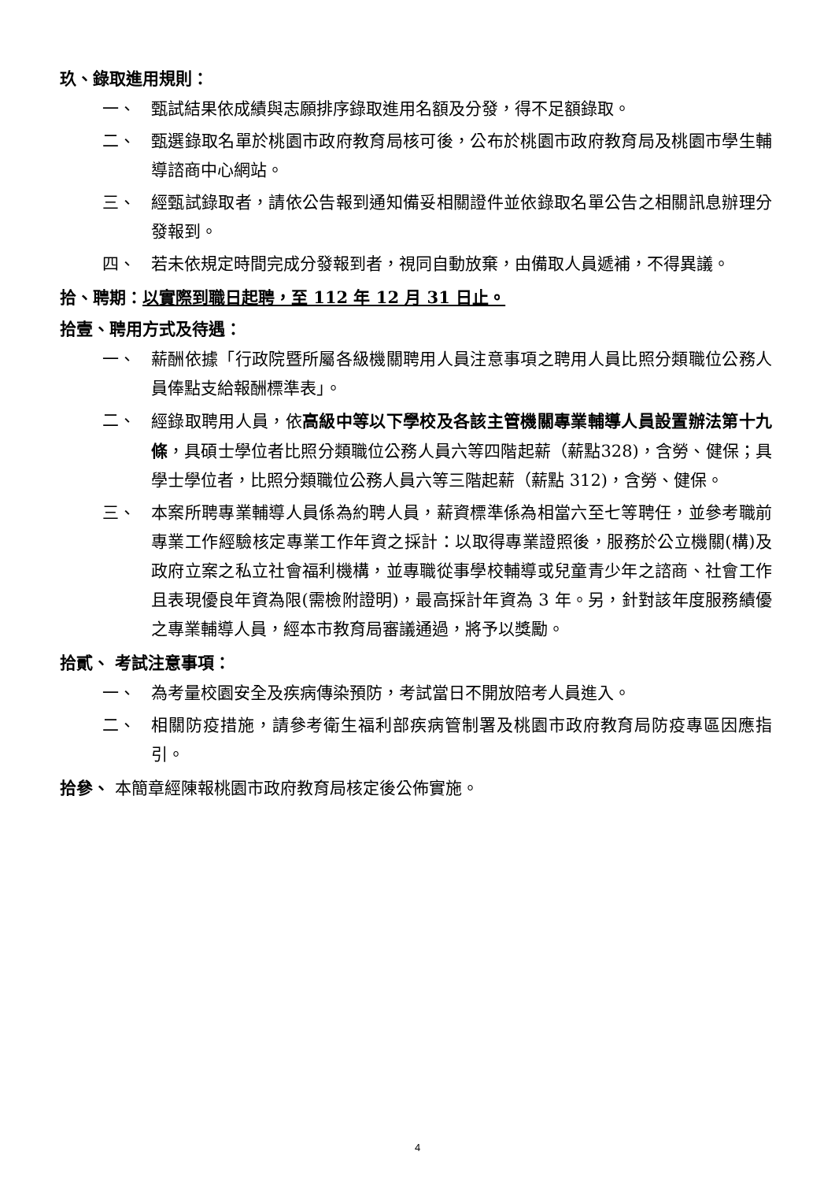玖、錄取進用規則：
一、 甄試結果依成績與志願排序錄取進用名額及分發，得不足額錄取。
二、 甄選錄取名單於桃園市政府教育局核可後，公布於桃園市政府教育局及桃園市學生輔導諮商中心網站。
三、 經甄試錄取者，請依公告報到通知備妥相關證件並依錄取名單公告之相關訊息辦理分發報到。
四、 若未依規定時間完成分發報到者，視同自動放棄，由備取人員遞補，不得異議。
拾、聘期：以實際到職日起聘，至 112 年 12 月 31 日止。
拾壹、聘用方式及待遇：
一、 薪酬依據「行政院暨所屬各級機關聘用人員注意事項之聘用人員比照分類職位公務人員俸點支給報酬標準表」。
二、 經錄取聘用人員，依高級中等以下學校及各該主管機關專業輔導人員設置辦法第十九條，具碩士學位者比照分類職位公務人員六等四階起薪（薪點328)，含勞、健保；具學士學位者，比照分類職位公務人員六等三階起薪（薪點 312)，含勞、健保。
三、 本案所聘專業輔導人員係為約聘人員，薪資標準係為相當六至七等聘任，並參考職前專業工作經驗核定專業工作年資之採計：以取得專業證照後，服務於公立機關(構)及政府立案之私立社會福利機構，並專職從事學校輔導或兒童青少年之諮商、社會工作且表現優良年資為限(需檢附證明)，最高採計年資為 3 年。另，針對該年度服務績優之專業輔導人員，經本市教育局審議通過，將予以獎勵。
拾貳、 考試注意事項：
一、 為考量校園安全及疾病傳染預防，考試當日不開放陪考人員進入。
二、 相關防疫措施，請參考衛生福利部疾病管制署及桃園市政府教育局防疫專區因應指引。
拾參、 本簡章經陳報桃園市政府教育局核定後公佈實施。
4